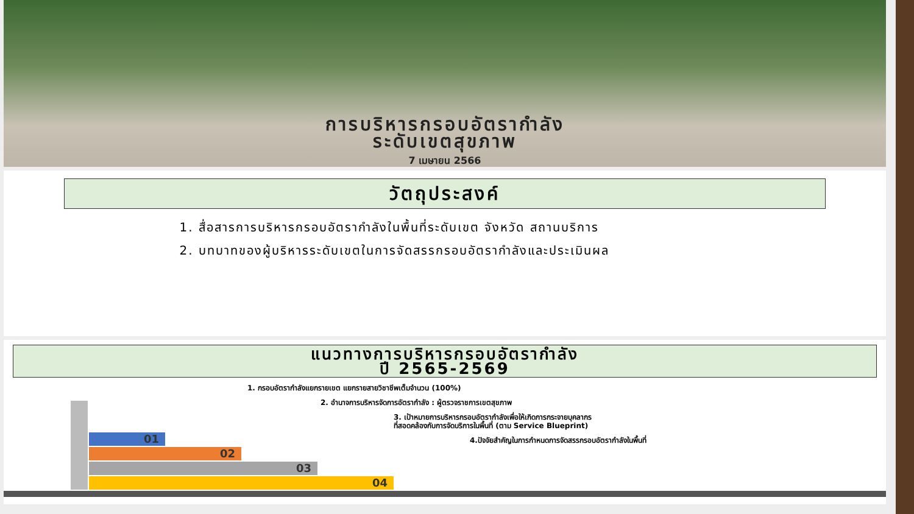การบริหารกรอบอัตรากำลัง
ระดับเขตสุขภาพ
7 เมษายน 2566
วัตถุประสงค์
1. สื่อสารการบริหารกรอบอัตรากำลังในพื้นที่ระดับเขต จังหวัด สถานบริการ
2. บทบาทของผู้บริหารระดับเขตในการจัดสรรกรอบอัตรากำลังและประเมินผล
แนวทางการบริหารกรอบอัตรากำลัง
ปี 2565-2569
1. กรอบอัตรากำลังแยกรายเขต แยกรายสายวิชาชีพเต็มจำนวน (100%)
2. อำนาจการบริหารจัดการอัตรากำลัง : ผู้ตรวจราชการเขตสุขภาพ
3. เป้าหมายการบริหารกรอบอัตรากำลังเพื่อให้เกิดการกระจายบุคลากร
ที่สอดคล้องกับการจัดบริการในพื้นที่ (ตาม Service Blueprint)
4.ปัจจัยสำคัญในการกำหนดการจัดสรรกรอบอัตรากำลังในพื้นที่
01
02
03
04